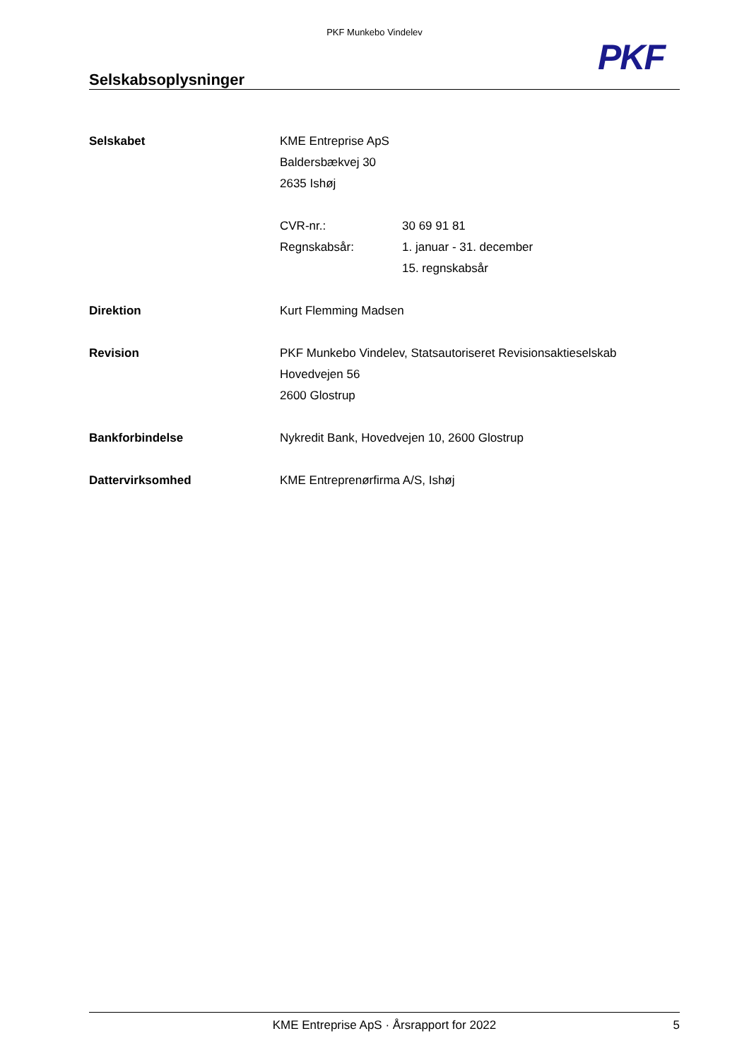PKF Munkebo Vindelev
PKF
Selskabsoplysninger
Selskabet KME Entreprise ApS
Baldersbækvej 30
2635 Ishøj
CVR-nr.: 30 69 91 81
Regnskabsår: 1. januar - 31. december
15. regnskabsår
Direktion Kurt Flemming Madsen
Revision PKF Munkebo Vindelev, Statsautoriseret Revisionsaktieselskab
Hovedvejen 56
2600 Glostrup
Bankforbindelse Nykredit Bank, Hovedvejen 10, 2600 Glostrup
Dattervirksomhed KME Entreprenørfirma A/S, Ishøj
KME Entreprise ApS · Årsrapport for 2022 5